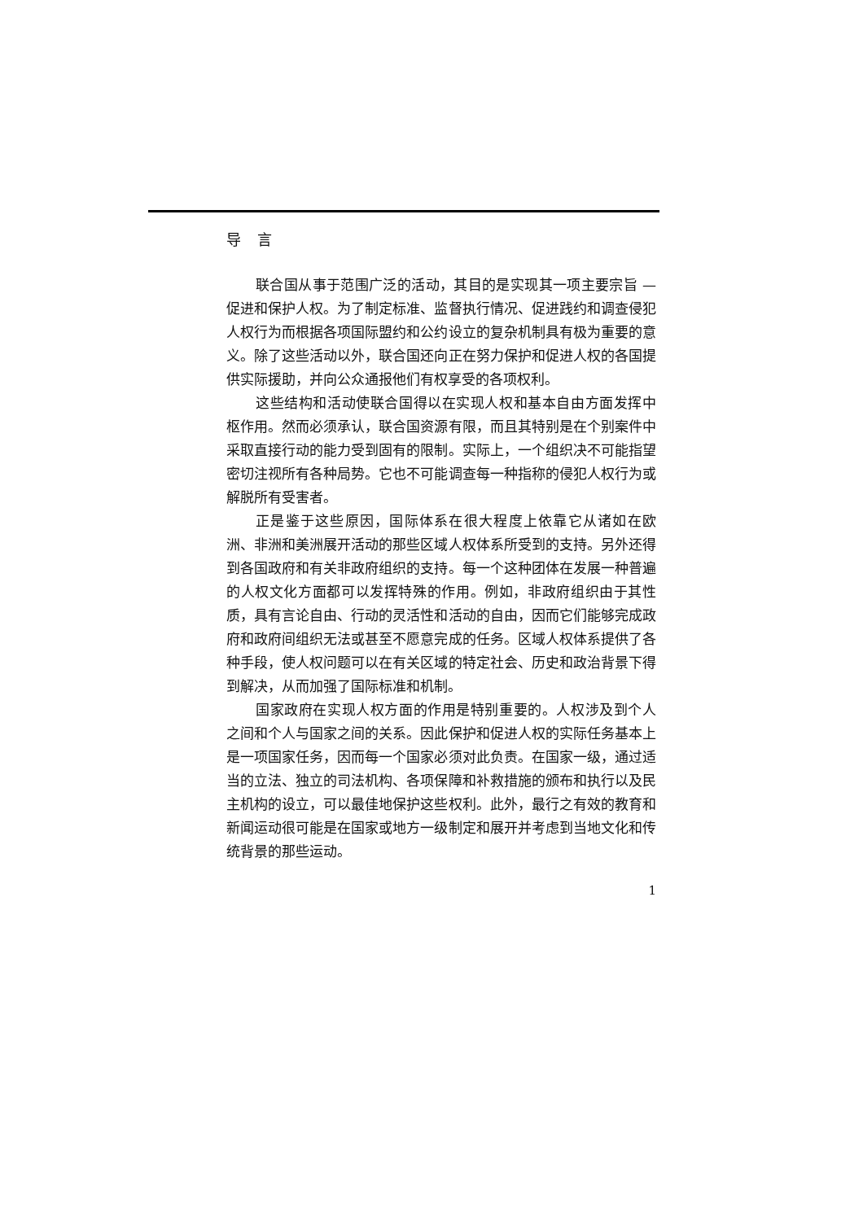导言
联合国从事于范围广泛的活动，其目的是实现其一项主要宗旨 — 促进和保护人权。为了制定标准、监督执行情况、促进践约和调查侵犯人权行为而根据各项国际盟约和公约设立的复杂机制具有极为重要的意义。除了这些活动以外，联合国还向正在努力保护和促进人权的各国提供实际援助，并向公众通报他们有权享受的各项权利。
这些结构和活动使联合国得以在实现人权和基本自由方面发挥中枢作用。然而必须承认，联合国资源有限，而且其特别是在个别案件中采取直接行动的能力受到固有的限制。实际上，一个组织决不可能指望密切注视所有各种局势。它也不可能调查每一种指称的侵犯人权行为或解脱所有受害者。
正是鉴于这些原因，国际体系在很大程度上依靠它从诸如在欧洲、非洲和美洲展开活动的那些区域人权体系所受到的支持。另外还得到各国政府和有关非政府组织的支持。每一个这种团体在发展一种普遍的人权文化方面都可以发挥特殊的作用。例如，非政府组织由于其性质，具有言论自由、行动的灵活性和活动的自由，因而它们能够完成政府和政府间组织无法或甚至不愿意完成的任务。区域人权体系提供了各种手段，使人权问题可以在有关区域的特定社会、历史和政治背景下得到解决，从而加强了国际标准和机制。
国家政府在实现人权方面的作用是特别重要的。人权涉及到个人之间和个人与国家之间的关系。因此保护和促进人权的实际任务基本上是一项国家任务，因而每一个国家必须对此负责。在国家一级，通过适当的立法、独立的司法机构、各项保障和补救措施的颁布和执行以及民主机构的设立，可以最佳地保护这些权利。此外，最行之有效的教育和新闻运动很可能是在国家或地方一级制定和展开并考虑到当地文化和传统背景的那些运动。
1